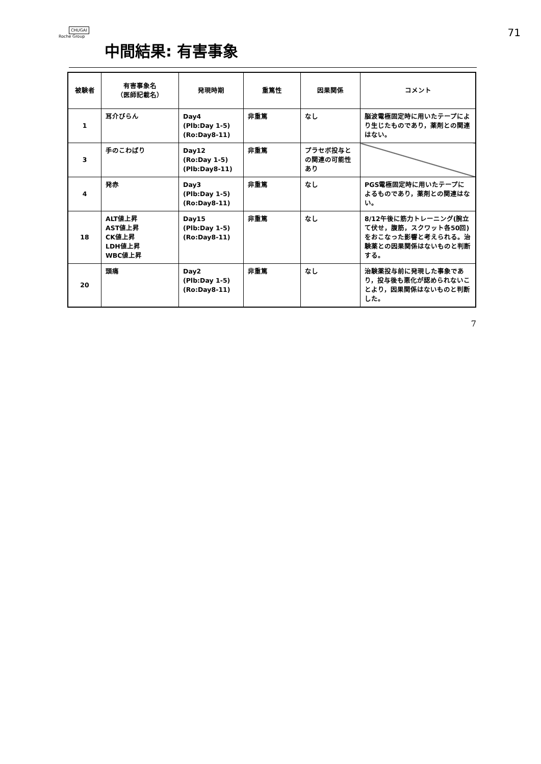CHUGAI
Roche Group
71
中間結果: 有害事象
| 被験者 | 有害事象名 （医師記載名） | 発現時期 | 重篤性 | 因果関係 | コメント |
| --- | --- | --- | --- | --- | --- |
| 1 | 耳介びらん | Day4 (Plb:Day 1-5) (Ro:Day8-11) | 非重篤 | なし | 脳波電極固定時に用いたテープにより生じたものであり，薬剤との関連はない。 |
| 3 | 手のこわばり | Day12 (Ro:Day 1-5) (Plb:Day8-11) | 非重篤 | プラセボ投与との関連の可能性あり | |
| 4 | 発赤 | Day3 (Plb:Day 1-5) (Ro:Day8-11) | 非重篤 | なし | PGS電極固定時に用いたテープによるものであり，薬剤との関連はない。 |
| 18 | ALT値上昇 AST値上昇 CK値上昇 LDH値上昇 WBC値上昇 | Day15 (Plb:Day 1-5) (Ro:Day8-11) | 非重篤 | なし | 8/12午後に筋力トレーニング(腕立て伏せ，腹筋，スクワット各50回)をおこなった影響と考えられる。治験薬との因果関係はないものと判断する。 |
| 20 | 頭痛 | Day2 (Plb:Day 1-5) (Ro:Day8-11) | 非重篤 | なし | 治験薬投与前に発現した事象であり，投与後も悪化が認められないことより，因果関係はないものと判断した。 |
7